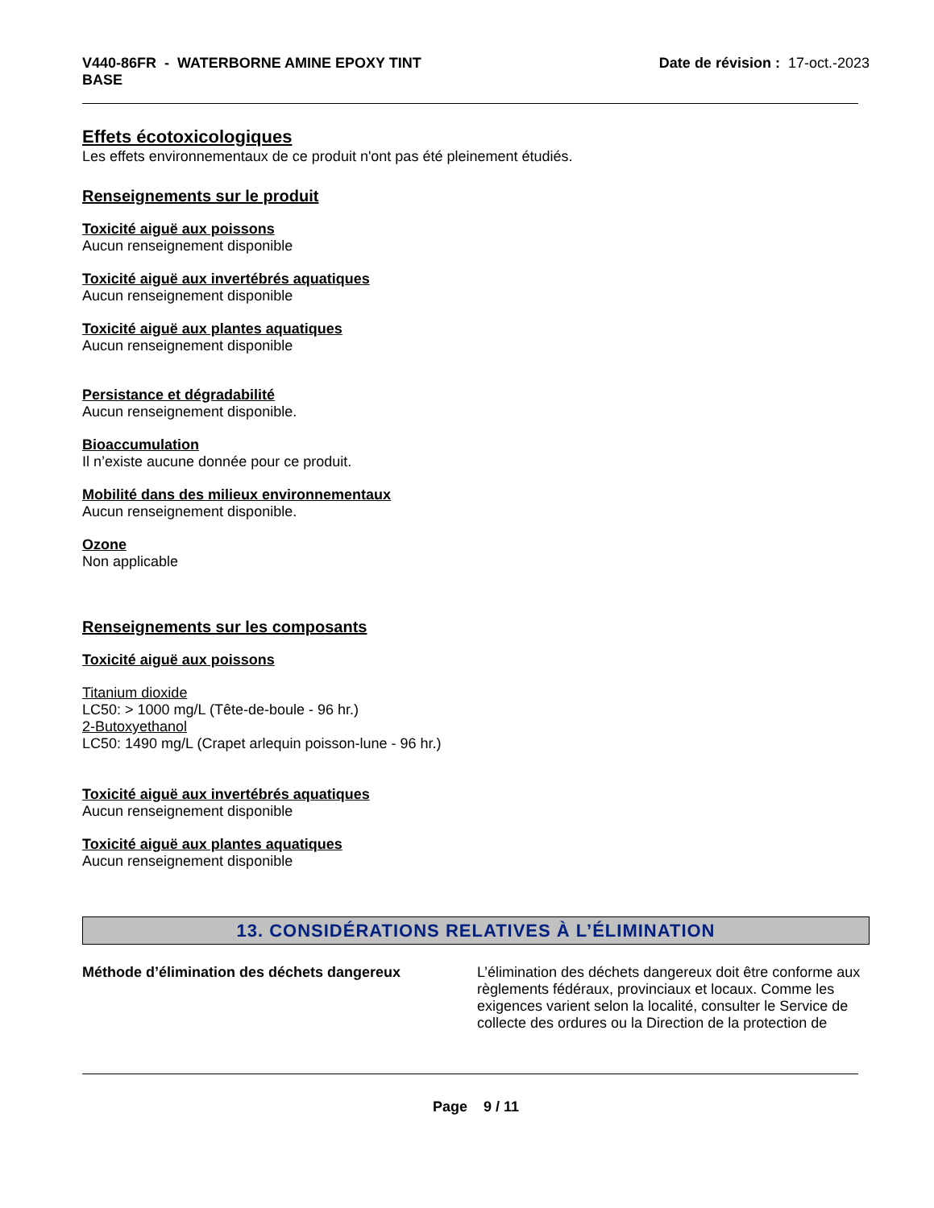V440-86FR - WATERBORNE AMINE EPOXY TINT
BASE
Date de révision : 17-oct.-2023
Effets écotoxicologiques
Les effets environnementaux de ce produit n'ont pas été pleinement étudiés.
Renseignements sur le produit
Toxicité aiguë aux poissons
Aucun renseignement disponible
Toxicité aiguë aux invertébrés aquatiques
Aucun renseignement disponible
Toxicité aiguë aux plantes aquatiques
Aucun renseignement disponible
Persistance et dégradabilité
Aucun renseignement disponible.
Bioaccumulation
Il n’existe aucune donnée pour ce produit.
Mobilité dans des milieux environnementaux
Aucun renseignement disponible.
Ozone
Non applicable
Renseignements sur les composants
Toxicité aiguë aux poissons
Titanium dioxide
LC50: > 1000 mg/L (Tête-de-boule - 96 hr.)
2-Butoxyethanol
LC50: 1490 mg/L (Crapet arlequin poisson-lune - 96 hr.)
Toxicité aiguë aux invertébrés aquatiques
Aucun renseignement disponible
Toxicité aiguë aux plantes aquatiques
Aucun renseignement disponible
13. CONSIDÉRATIONS RELATIVES À L’ÉLIMINATION
Méthode d’élimination des déchets dangereux L’élimination des déchets dangereux doit être conforme aux règlements fédéraux, provinciaux et locaux. Comme les exigences varient selon la localité, consulter le Service de collecte des ordures ou la Direction de la protection de
Page 9 / 11